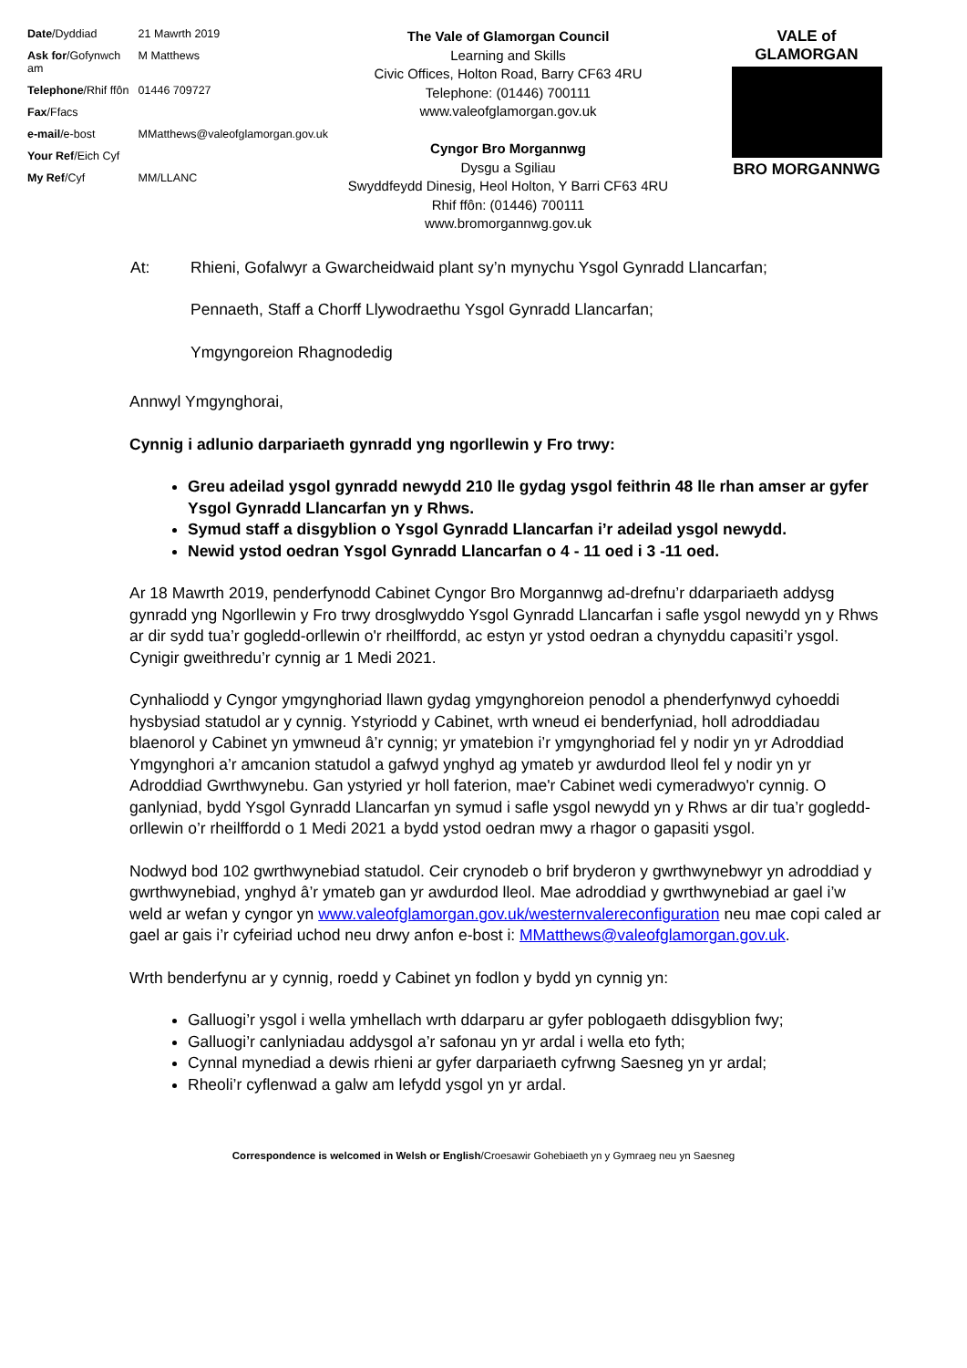| Date /Dyddiad | 21 Mawrth 2019 |
| Ask for /Gofynwch am | M Matthews |
| Telephone /Rhif ffôn | 01446 709727 |
| Fax /Ffacs | |
| e-mail /e-bost | MMatthews@valeofglamorgan.gov.uk |
| Your Ref /Eich Cyf | |
| My Ref /Cyf | MM/LLANC |
The Vale of Glamorgan Council
Learning and Skills
Civic Offices, Holton Road, Barry CF63 4RU
Telephone: (01446) 700111
www.valeofglamorgan.gov.uk
Cyngor Bro Morgannwg
Dysgu a Sgiliau
Swyddfeydd Dinesig, Heol Holton, Y Barri CF63 4RU
Rhif ffôn: (01446) 700111
www.bromorgannwg.gov.uk
VALE of GLAMORGAN
BRO MORGANNWG
| At: | Rhieni, Gofalwyr a Gwarcheidwaid plant sy’n mynychu Ysgol Gynradd Llancarfan; |
| | Pennaeth, Staff a Chorff Llywodraethu Ysgol Gynradd Llancarfan; |
| | Ymgyngoreion Rhagnodedig |
Annwyl Ymgynghorai,
Cynnig i adlunio darpariaeth gynradd yng ngorllewin y Fro trwy:
Greu adeilad ysgol gynradd newydd 210 lle gydag ysgol feithrin 48 lle rhan amser ar gyfer Ysgol Gynradd Llancarfan yn y Rhws.
Symud staff a disgyblion o Ysgol Gynradd Llancarfan i’r adeilad ysgol newydd.
Newid ystod oedran Ysgol Gynradd Llancarfan o 4 - 11 oed i 3 -11 oed.
Ar 18 Mawrth 2019, penderfynodd Cabinet Cyngor Bro Morgannwg ad-drefnu’r ddarpariaeth addysg gynradd yng Ngorllewin y Fro trwy drosglwyddo Ysgol Gynradd Llancarfan i safle ysgol newydd yn y Rhws ar dir sydd tua’r gogledd-orllewin o'r rheilffordd, ac estyn yr ystod oedran a chynyddu capasiti’r ysgol. Cynigir gweithredu’r cynnig ar 1 Medi 2021.
Cynhaliodd y Cyngor ymgynghoriad llawn gydag ymgynghoreion penodol a phenderfynwyd cyhoeddi hysbysiad statudol ar y cynnig. Ystyriodd y Cabinet, wrth wneud ei benderfyniad, holl adroddiadau blaenorol y Cabinet yn ymwneud â’r cynnig; yr ymatebion i’r ymgynghoriad fel y nodir yn yr Adroddiad Ymgynghori a’r amcanion statudol a gafwyd ynghyd ag ymateb yr awdurdod lleol fel y nodir yn yr Adroddiad Gwrthwynebu. Gan ystyried yr holl faterion, mae'r Cabinet wedi cymeradwyo'r cynnig. O ganlyniad, bydd Ysgol Gynradd Llancarfan yn symud i safle ysgol newydd yn y Rhws ar dir tua’r gogledd-orllewin o’r rheilffordd o 1 Medi 2021 a bydd ystod oedran mwy a rhagor o gapasiti ysgol.
Nodwyd bod 102 gwrthwynebiad statudol. Ceir crynodeb o brif bryderon y gwrthwynebwyr yn adroddiad y gwrthwynebiad, ynghyd â’r ymateb gan yr awdurdod lleol. Mae adroddiad y gwrthwynebiad ar gael i’w weld ar wefan y cyngor yn www.valeofglamorgan.gov.uk/westernvalereconfiguration neu mae copi caled ar gael ar gais i’r cyfeiriad uchod neu drwy anfon e-bost i: MMatthews@valeofglamorgan.gov.uk.
Wrth benderfynu ar y cynnig, roedd y Cabinet yn fodlon y bydd yn cynnig yn:
Galluogi’r ysgol i wella ymhellach wrth ddarparu ar gyfer poblogaeth ddisgyblion fwy;
Galluogi’r canlyniadau addysgol a’r safonau yn yr ardal i wella eto fyth;
Cynnal mynediad a dewis rhieni ar gyfer darpariaeth cyfrwng Saesneg yn yr ardal;
Rheoli’r cyflenwad a galw am lefydd ysgol yn yr ardal.
Correspondence is welcomed in Welsh or English/Croesawir Gohebiaeth yn y Gymraeg neu yn Saesneg